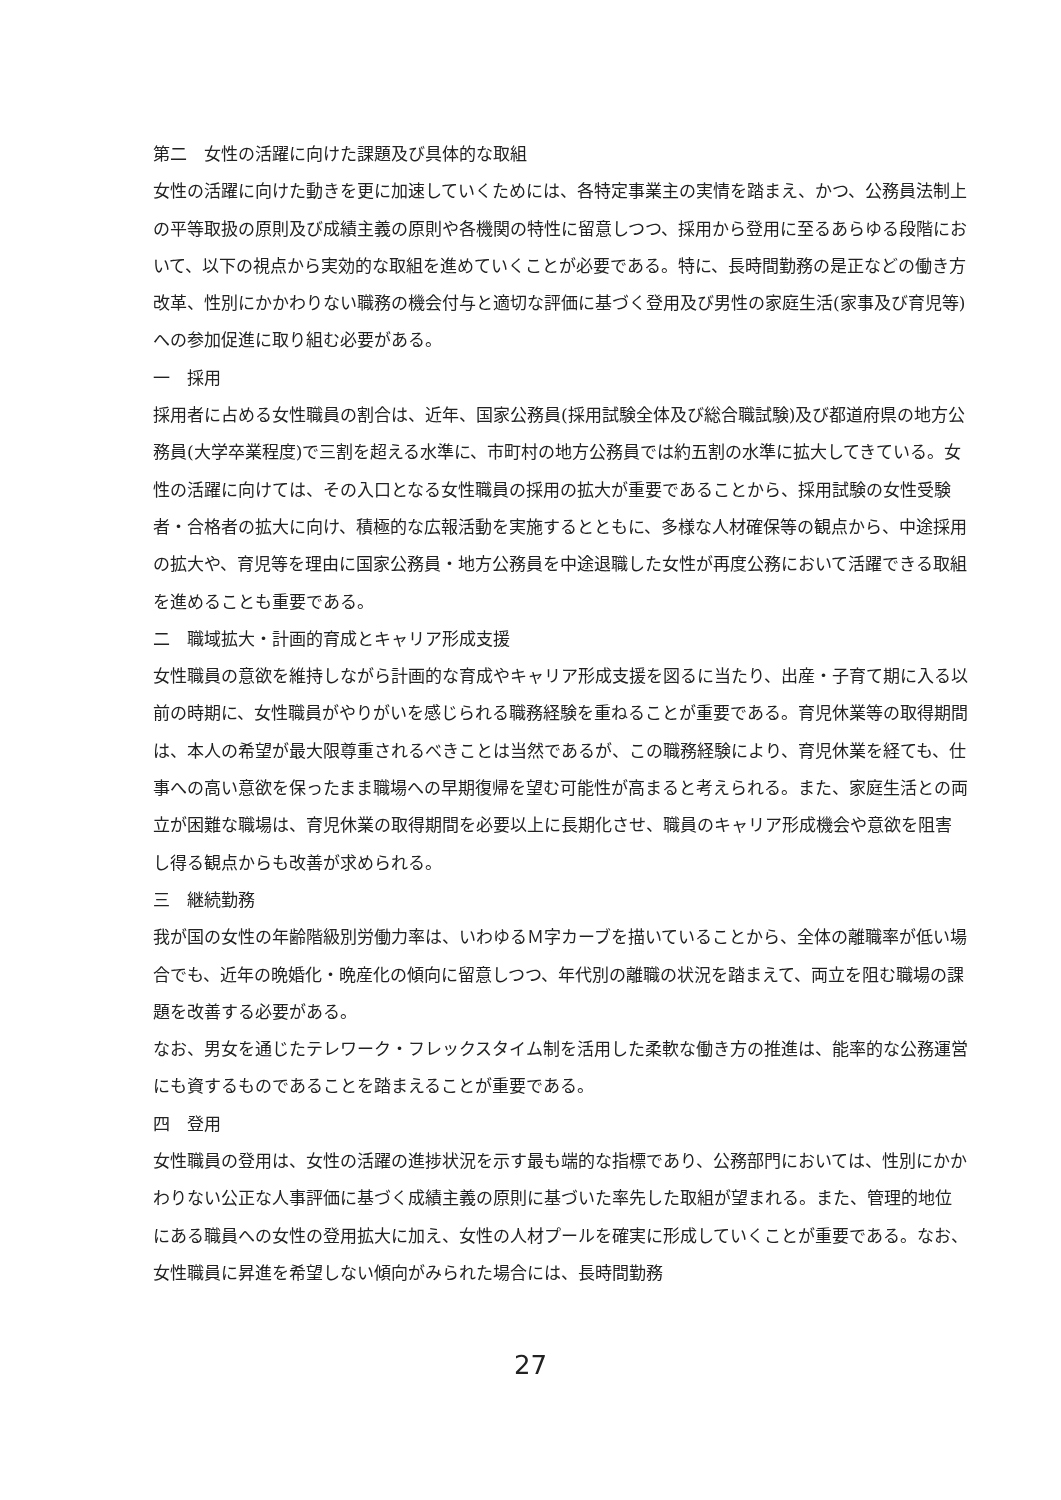第二　女性の活躍に向けた課題及び具体的な取組
女性の活躍に向けた動きを更に加速していくためには、各特定事業主の実情を踏まえ、かつ、公務員法制上の平等取扱の原則及び成績主義の原則や各機関の特性に留意しつつ、採用から登用に至るあらゆる段階において、以下の視点から実効的な取組を進めていくことが必要である。特に、長時間勤務の是正などの働き方改革、性別にかかわりない職務の機会付与と適切な評価に基づく登用及び男性の家庭生活(家事及び育児等)への参加促進に取り組む必要がある。
一　採用
採用者に占める女性職員の割合は、近年、国家公務員(採用試験全体及び総合職試験)及び都道府県の地方公務員(大学卒業程度)で三割を超える水準に、市町村の地方公務員では約五割の水準に拡大してきている。女性の活躍に向けては、その入口となる女性職員の採用の拡大が重要であることから、採用試験の女性受験者・合格者の拡大に向け、積極的な広報活動を実施するとともに、多様な人材確保等の観点から、中途採用の拡大や、育児等を理由に国家公務員・地方公務員を中途退職した女性が再度公務において活躍できる取組を進めることも重要である。
二　職域拡大・計画的育成とキャリア形成支援
女性職員の意欲を維持しながら計画的な育成やキャリア形成支援を図るに当たり、出産・子育て期に入る以前の時期に、女性職員がやりがいを感じられる職務経験を重ねることが重要である。育児休業等の取得期間は、本人の希望が最大限尊重されるべきことは当然であるが、この職務経験により、育児休業を経ても、仕事への高い意欲を保ったまま職場への早期復帰を望む可能性が高まると考えられる。また、家庭生活との両立が困難な職場は、育児休業の取得期間を必要以上に長期化させ、職員のキャリア形成機会や意欲を阻害し得る観点からも改善が求められる。
三　継続勤務
我が国の女性の年齢階級別労働力率は、いわゆるＭ字カーブを描いていることから、全体の離職率が低い場合でも、近年の晩婚化・晩産化の傾向に留意しつつ、年代別の離職の状況を踏まえて、両立を阻む職場の課題を改善する必要がある。
なお、男女を通じたテレワーク・フレックスタイム制を活用した柔軟な働き方の推進は、能率的な公務運営にも資するものであることを踏まえることが重要である。
四　登用
女性職員の登用は、女性の活躍の進捗状況を示す最も端的な指標であり、公務部門においては、性別にかかわりない公正な人事評価に基づく成績主義の原則に基づいた率先した取組が望まれる。また、管理的地位にある職員への女性の登用拡大に加え、女性の人材プールを確実に形成していくことが重要である。なお、女性職員に昇進を希望しない傾向がみられた場合には、長時間勤務
27